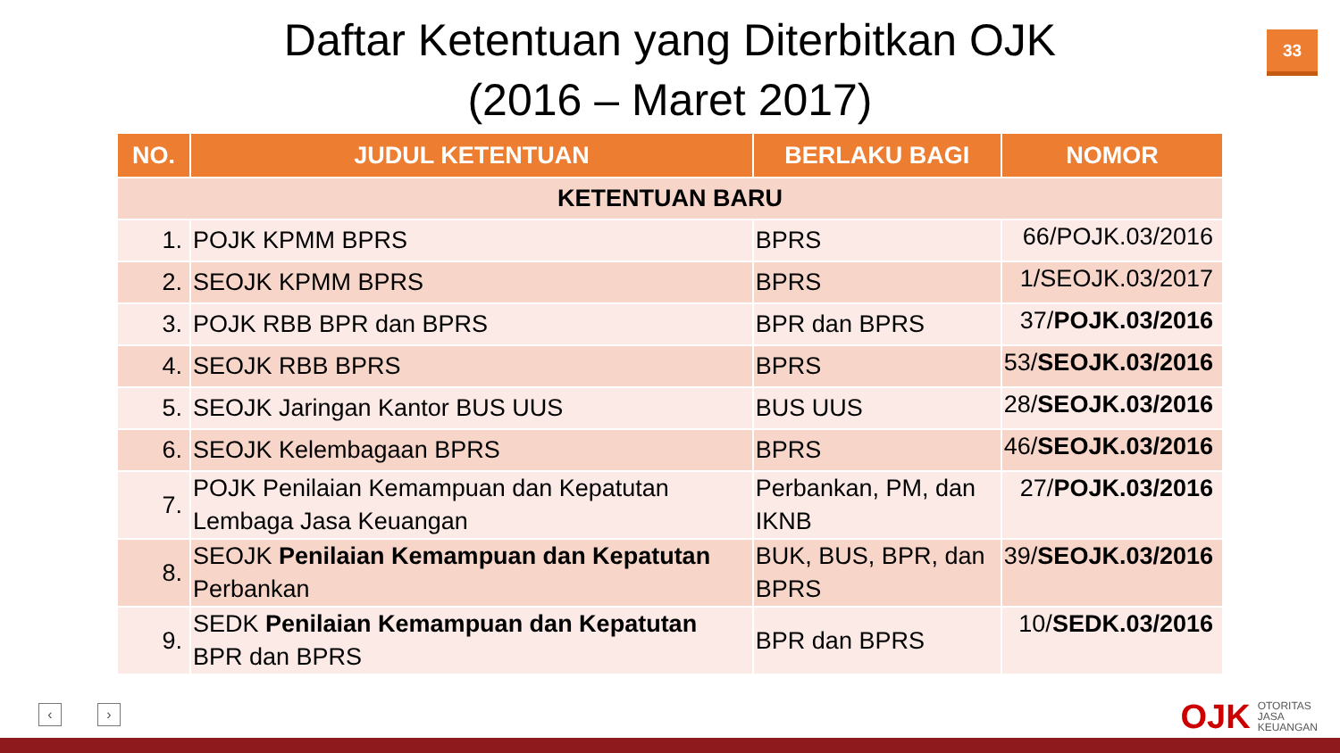Daftar Ketentuan yang Diterbitkan OJK
(2016 – Maret 2017)
33
| NO. | JUDUL KETENTUAN | BERLAKU BAGI | NOMOR |
| --- | --- | --- | --- |
| KETENTUAN BARU | | | |
| 1. | POJK KPMM BPRS | BPRS | 66/POJK.03/2016 |
| 2. | SEOJK KPMM BPRS | BPRS | 1/SEOJK.03/2017 |
| 3. | POJK RBB BPR dan BPRS | BPR dan BPRS | 37/ POJK.03/2016 |
| 4. | SEOJK RBB BPRS | BPRS | 53/ SEOJK.03/2016 |
| 5. | SEOJK Jaringan Kantor BUS UUS | BUS UUS | 28/ SEOJK.03/2016 |
| 6. | SEOJK Kelembagaan BPRS | BPRS | 46/ SEOJK.03/2016 |
| 7. | POJK Penilaian Kemampuan dan Kepatutan Lembaga Jasa Keuangan | Perbankan, PM, dan IKNB | 27/ POJK.03/2016 |
| 8. | SEOJK Penilaian Kemampuan dan Kepatutan Perbankan | BUK, BUS, BPR, dan BPRS | 39/ SEOJK.03/2016 |
| 9. | SEDK Penilaian Kemampuan dan Kepatutan BPR dan BPRS | BPR dan BPRS | 10/ SEDK.03/2016 |
‹ ›
OJK OTORITAS
JASA
KEUANGAN